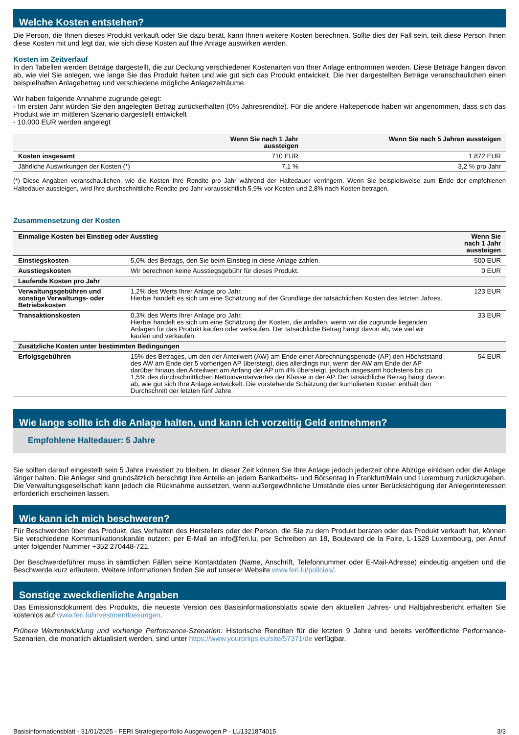Welche Kosten entstehen?
Die Person, die Ihnen dieses Produkt verkauft oder Sie dazu berät, kann Ihnen weitere Kosten berechnen. Sollte dies der Fall sein, teilt diese Person Ihnen diese Kosten mit und legt dar, wie sich diese Kosten auf Ihre Anlage auswirken werden.
Kosten im Zeitverlauf
In den Tabellen werden Beträge dargestellt, die zur Deckung verschiedener Kostenarten von Ihrer Anlage entnommen werden. Diese Beträge hängen davon ab, wie viel Sie anlegen, wie lange Sie das Produkt halten und wie gut sich das Produkt entwickelt. Die hier dargestellten Beträge veranschaulichen einen beispielhaften Anlagebetrag und verschiedene mögliche Anlagezeiträume.
Wir haben folgende Annahme zugrunde gelegt:
- Im ersten Jahr würden Sie den angelegten Betrag zurückerhalten (0% Jahresrendite). Für die andere Halteperiode haben wir angenommen, dass sich das Produkt wie im mittleren Szenario dargestellt entwickelt
- 10.000 EUR werden angelegt
| | Wenn Sie nach 1 Jahr aussteigen | Wenn Sie nach 5 Jahren aussteigen |
| --- | --- | --- |
| Kosten insgesamt | 710 EUR | 1.872 EUR |
| Jährliche Auswirkungen der Kosten (*) | 7,1 % | 3,2 % pro Jahr |
(*) Diese Angaben veranschaulichen, wie die Kosten Ihre Rendite pro Jahr während der Haltedauer verringern. Wenn Sie beispielsweise zum Ende der empfohlenen Haltedauer aussteigen, wird Ihre durchschnittliche Rendite pro Jahr voraussichtlich 5,9% vor Kosten und 2,8% nach Kosten betragen.
Zusammensetzung der Kosten
| Einmalige Kosten bei Einstieg oder Ausstieg | | Wenn Sie nach 1 Jahr aussteigen |
| --- | --- | --- |
| Einstiegskosten | 5,0% des Betrags, den Sie beim Einstieg in diese Anlage zahlen. | 500 EUR |
| Ausstiegskosten | Wir berechnen keine Ausstiegsgebühr für dieses Produkt. | 0 EUR |
| Laufende Kosten pro Jahr | | |
| Verwaltungsgebühren und sonstige Verwaltungs- oder Betriebskosten | 1,2% des Werts Ihrer Anlage pro Jahr. Hierbei handelt es sich um eine Schätzung auf der Grundlage der tatsächlichen Kosten des letzten Jahres. | 123 EUR |
| Transaktionskosten | 0,3% des Werts Ihrer Anlage pro Jahr. Hierbei handelt es sich um eine Schätzung der Kosten, die anfallen, wenn wir die zugrunde liegenden Anlagen für das Produkt kaufen oder verkaufen. Der tatsächliche Betrag hängt davon ab, wie viel wir kaufen und verkaufen. | 33 EUR |
| Zusätzliche Kosten unter bestimmten Bedingungen | | |
| Erfolgsgebühren | 15% des Betrages, um den der Anteilwert (AW) am Ende einer Abrechnungsperiode (AP) den Höchststand des AW am Ende der 5 vorherigen AP übersteigt, dies allerdings nur, wenn der AW am Ende der AP darüber hinaus den Anteilwert am Anfang der AP um 4% übersteigt, jedoch insgesamt höchstens bis zu 1,5% des durchschnittlichen Nettoinventarwertes der Klasse in der AP. Der tatsächliche Betrag hängt davon ab, wie gut sich Ihre Anlage entwickelt. Die vorstehende Schätzung der kumulierten Kosten enthält den Durchschnitt der letzten fünf Jahre. | 54 EUR |
Wie lange sollte ich die Anlage halten, und kann ich vorzeitig Geld entnehmen?
Empfohlene Haltedauer: 5 Jahre
Sie sollten darauf eingestellt sein 5 Jahre investiert zu bleiben. In dieser Zeit können Sie Ihre Anlage jedoch jederzeit ohne Abzüge einlösen oder die Anlage länger halten. Die Anleger sind grundsätzlich berechtigt ihre Anteile an jedem Bankarbeits- und Börsentag in Frankfurt/Main und Luxemburg zurückzugeben. Die Verwaltungsgesellschaft kann jedoch die Rücknahme aussetzen, wenn außergewöhnliche Umstände dies unter Berücksichtigung der Anlegerinteressen erforderlich erscheinen lassen.
Wie kann ich mich beschweren?
Für Beschwerden über das Produkt, das Verhalten des Herstellers oder der Person, die Sie zu dem Produkt beraten oder das Produkt verkauft hat, können Sie verschiedene Kommunikationskanäle nutzen: per E-Mail an info@feri.lu, per Schreiben an 18, Boulevard de la Foire, L-1528 Luxembourg, per Anruf unter folgender Nummer +352 270448-721.
Der Beschwerdeführer muss in sämtlichen Fällen seine Kontaktdaten (Name, Anschrift, Telefonnummer oder E-Mail-Adresse) eindeutig angeben und die Beschwerde kurz erläutern. Weitere Informationen finden Sie auf unserer Website www.feri.lu/policies/.
Sonstige zweckdienliche Angaben
Das Emissionsdokument des Produkts, die neueste Version des Basisinformationsblatts sowie den aktuellen Jahres- und Halbjahresbericht erhalten Sie kostenlos auf www.feri.lu/investmentloesungen.
Frühere Wertentwicklung und vorherige Performance-Szenarien: Historische Renditen für die letzten 9 Jahre und bereits veröffentlichte Performance-Szenarien, die monatlich aktualisiert werden, sind unter https://www.yourpriips.eu/site/57371/de verfügbar.
Basisinformationsblatt - 31/01/2025 - FERI Strategieportfolio Ausgewogen P - LU1321874015 3/3